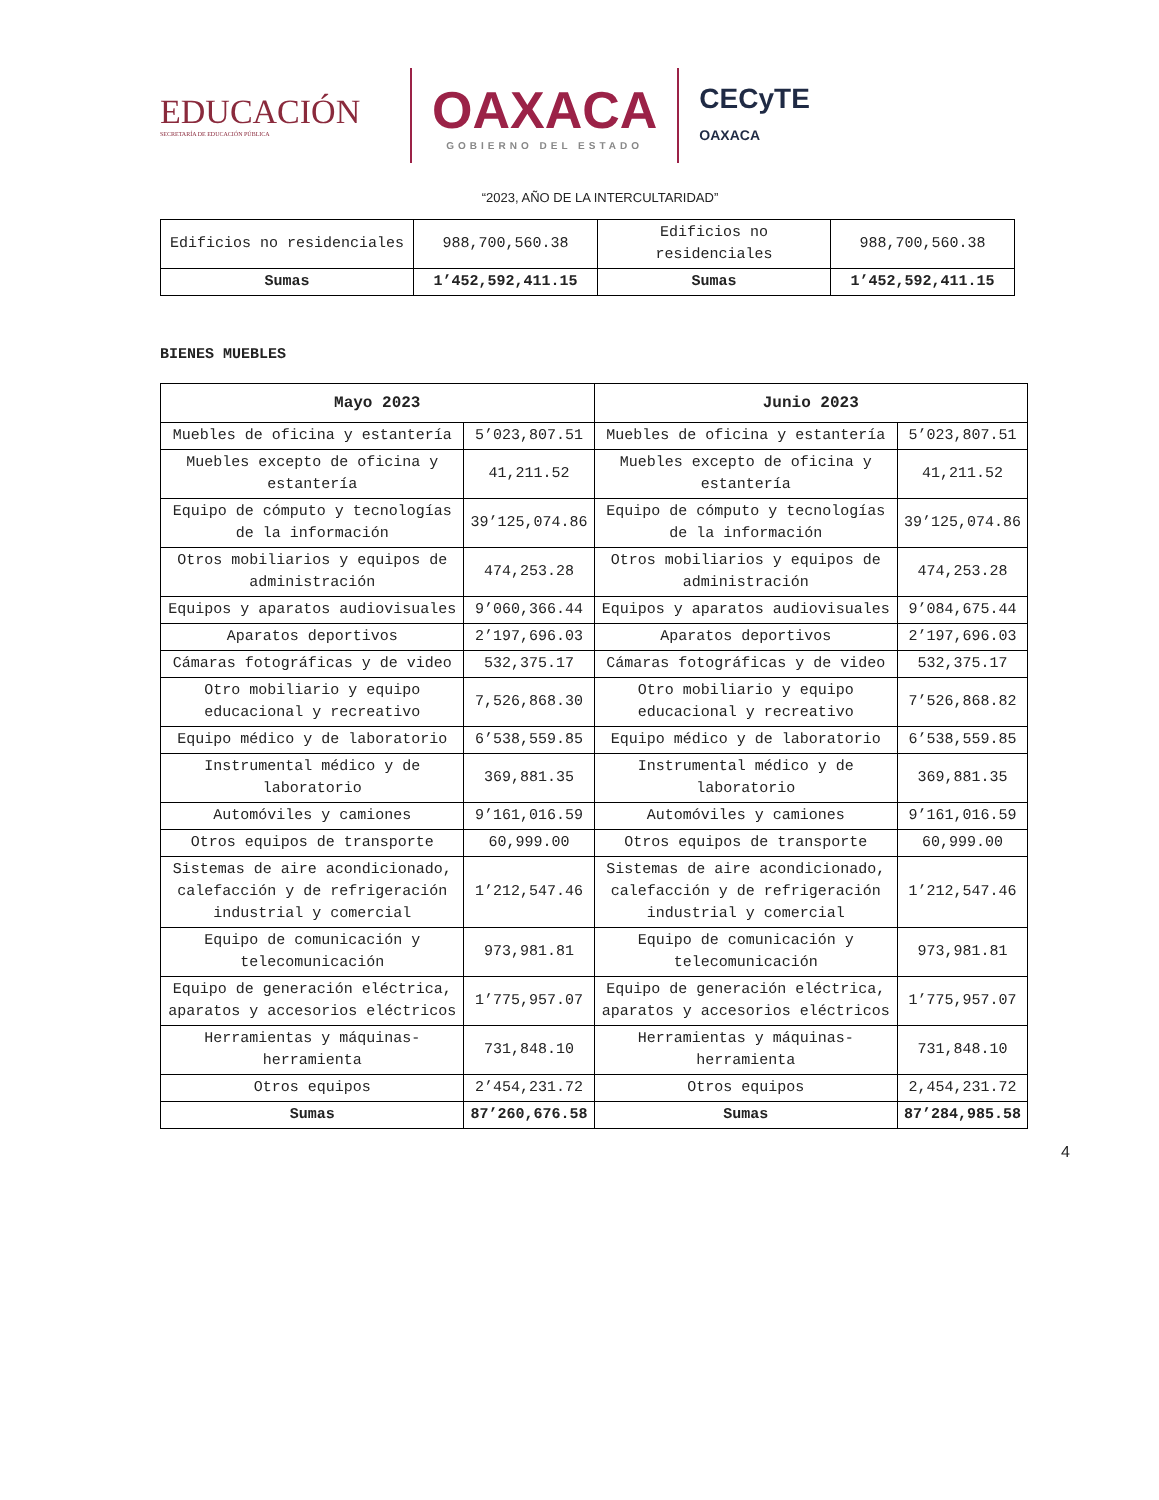EDUCACIÓN
SECRETARÍA DE EDUCACIÓN PÚBLICA
OAXACA
GOBIERNO DEL ESTADO
CECyTE
OAXACA
“2023, AÑO DE LA INTERCULTARIDAD”
| Edificios no residenciales | 988,700,560.38 | Edificios no residenciales | 988,700,560.38 |
| Sumas | 1’452,592,411.15 | Sumas | 1’452,592,411.15 |
BIENES MUEBLES
| Mayo 2023 | | Junio 2023 | |
| --- | --- | --- | --- |
| Muebles de oficina y estantería | 5’023,807.51 | Muebles de oficina y estantería | 5’023,807.51 |
| Muebles excepto de oficina y estantería | 41,211.52 | Muebles excepto de oficina y estantería | 41,211.52 |
| Equipo de cómputo y tecnologías de la información | 39’125,074.86 | Equipo de cómputo y tecnologías de la información | 39’125,074.86 |
| Otros mobiliarios y equipos de administración | 474,253.28 | Otros mobiliarios y equipos de administración | 474,253.28 |
| Equipos y aparatos audiovisuales | 9’060,366.44 | Equipos y aparatos audiovisuales | 9’084,675.44 |
| Aparatos deportivos | 2’197,696.03 | Aparatos deportivos | 2’197,696.03 |
| Cámaras fotográficas y de video | 532,375.17 | Cámaras fotográficas y de video | 532,375.17 |
| Otro mobiliario y equipo educacional y recreativo | 7,526,868.30 | Otro mobiliario y equipo educacional y recreativo | 7’526,868.82 |
| Equipo médico y de laboratorio | 6’538,559.85 | Equipo médico y de laboratorio | 6’538,559.85 |
| Instrumental médico y de laboratorio | 369,881.35 | Instrumental médico y de laboratorio | 369,881.35 |
| Automóviles y camiones | 9’161,016.59 | Automóviles y camiones | 9’161,016.59 |
| Otros equipos de transporte | 60,999.00 | Otros equipos de transporte | 60,999.00 |
| Sistemas de aire acondicionado, calefacción y de refrigeración industrial y comercial | 1’212,547.46 | Sistemas de aire acondicionado, calefacción y de refrigeración industrial y comercial | 1’212,547.46 |
| Equipo de comunicación y telecomunicación | 973,981.81 | Equipo de comunicación y telecomunicación | 973,981.81 |
| Equipo de generación eléctrica, aparatos y accesorios eléctricos | 1’775,957.07 | Equipo de generación eléctrica, aparatos y accesorios eléctricos | 1’775,957.07 |
| Herramientas y máquinas-herramienta | 731,848.10 | Herramientas y máquinas-herramienta | 731,848.10 |
| Otros equipos | 2’454,231.72 | Otros equipos | 2,454,231.72 |
| Sumas | 87’260,676.58 | Sumas | 87’284,985.58 |
4